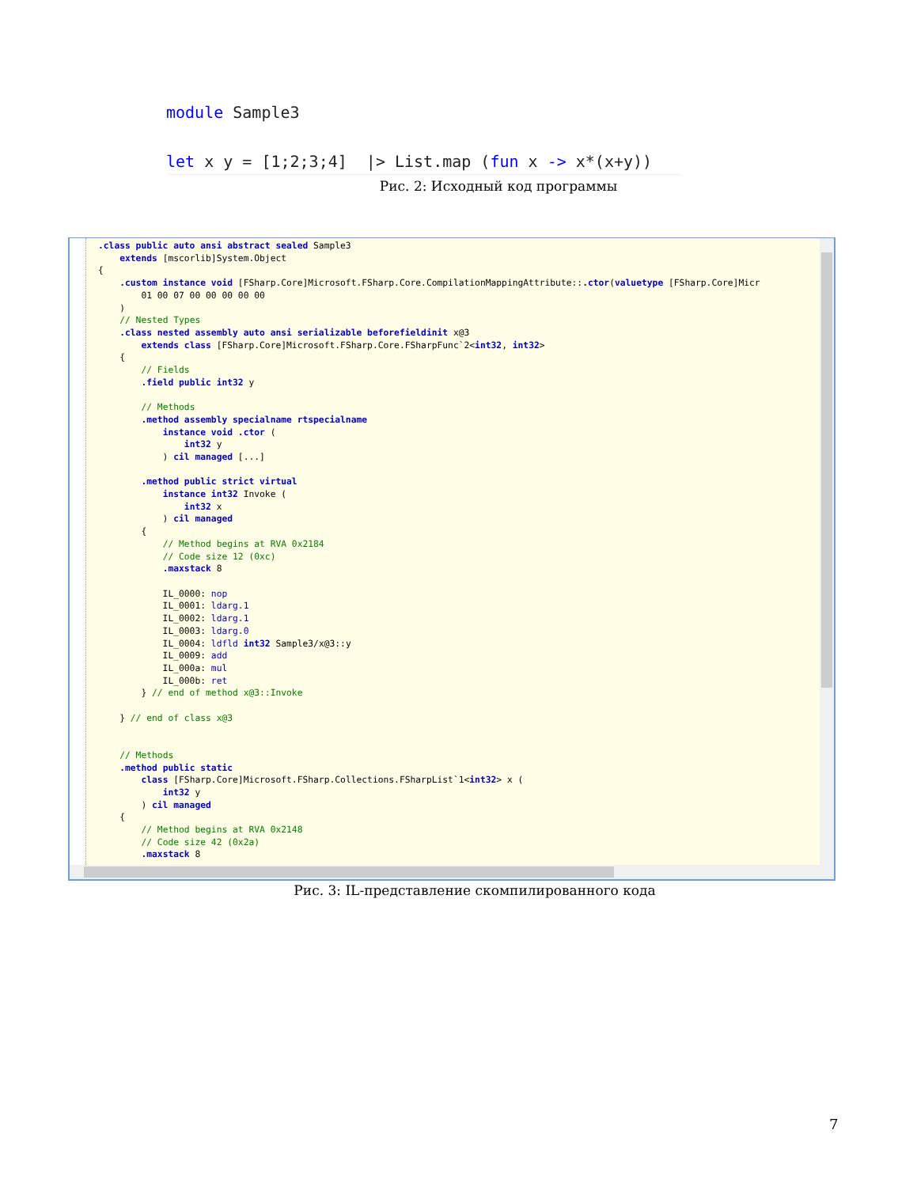module Sample3
let x y = [1;2;3;4] |> List.map (fun x -> x*(x+y))
Рис. 2: Исходный код программы
.class public auto ansi abstract sealed Sample3 extends [mscorlib]System.Object { .custom instance void [FSharp.Core]Microsoft.FSharp.Core.CompilationMappingAttribute::.ctor(valuetype [FSharp.Core]Micr 01 00 07 00 00 00 00 00 ) // Nested Types .class nested assembly auto ansi serializable beforefieldinit x@3 extends class [FSharp.Core]Microsoft.FSharp.Core.FSharpFunc`2<int32, int32> { // Fields .field public int32 y // Methods .method assembly specialname rtspecialname instance void .ctor ( int32 y ) cil managed [...] .method public strict virtual instance int32 Invoke ( int32 x ) cil managed { // Method begins at RVA 0x2184 // Code size 12 (0xc) .maxstack 8 IL_0000: nop IL_0001: ldarg.1 IL_0002: ldarg.1 IL_0003: ldarg.0 IL_0004: ldfld int32 Sample3/x@3::y IL_0009: add IL_000a: mul IL_000b: ret } // end of method x@3::Invoke } // end of class x@3 // Methods .method public static class [FSharp.Core]Microsoft.FSharp.Collections.FSharpList`1<int32> x ( int32 y ) cil managed { // Method begins at RVA 0x2148 // Code size 42 (0x2a) .maxstack 8
Рис. 3: IL-представление скомпилированного кода
7